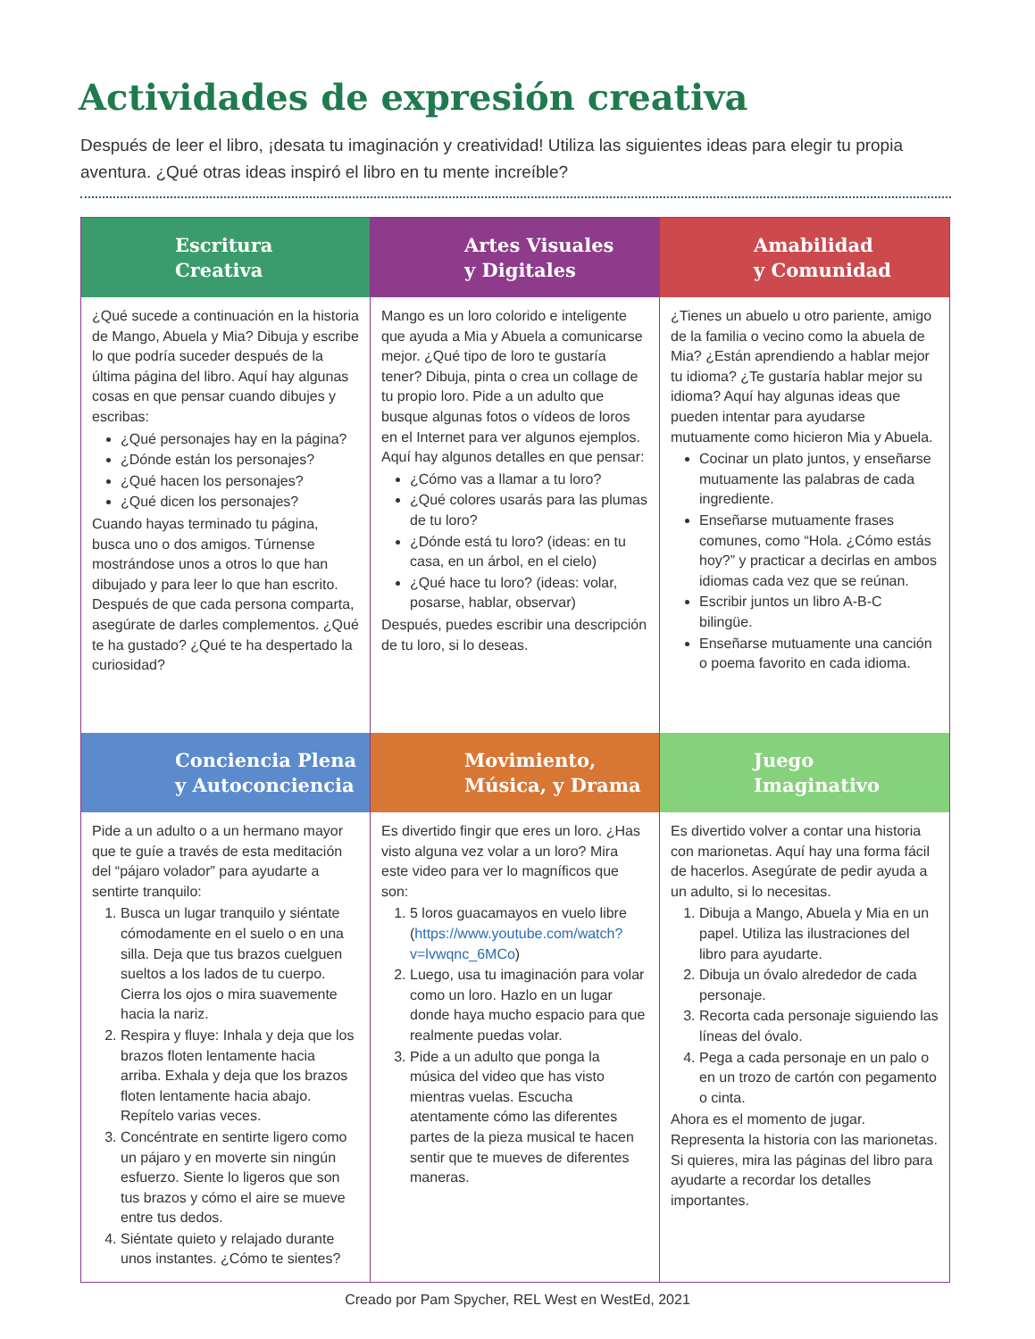Actividades de expresión creativa
Después de leer el libro, ¡desata tu imaginación y creatividad! Utiliza las siguientes ideas para elegir tu propia aventura. ¿Qué otras ideas inspiró el libro en tu mente increíble?
Escritura
Creativa
¿Qué sucede a continuación en la historia de Mango, Abuela y Mia? Dibuja y escribe lo que podría suceder después de la última página del libro. Aquí hay algunas cosas en que pensar cuando dibujes y escribas:
¿Qué personajes hay en la página?
¿Dónde están los personajes?
¿Qué hacen los personajes?
¿Qué dicen los personajes?
Cuando hayas terminado tu página, busca uno o dos amigos. Túrnense mostrándose unos a otros lo que han dibujado y para leer lo que han escrito. Después de que cada persona comparta, asegúrate de darles complementos. ¿Qué te ha gustado? ¿Qué te ha despertado la curiosidad?
Artes Visuales
y Digitales
Mango es un loro colorido e inteligente que ayuda a Mia y Abuela a comunicarse mejor. ¿Qué tipo de loro te gustaría tener? Dibuja, pinta o crea un collage de tu propio loro. Pide a un adulto que busque algunas fotos o vídeos de loros en el Internet para ver algunos ejemplos. Aquí hay algunos detalles en que pensar:
¿Cómo vas a llamar a tu loro?
¿Qué colores usarás para las plumas de tu loro?
¿Dónde está tu loro? (ideas: en tu casa, en un árbol, en el cielo)
¿Qué hace tu loro? (ideas: volar, posarse, hablar, observar)
Después, puedes escribir una descripción de tu loro, si lo deseas.
Amabilidad
y Comunidad
¿Tienes un abuelo u otro pariente, amigo de la familia o vecino como la abuela de Mia? ¿Están aprendiendo a hablar mejor tu idioma? ¿Te gustaría hablar mejor su idioma? Aquí hay algunas ideas que pueden intentar para ayudarse mutuamente como hicieron Mia y Abuela.
Cocinar un plato juntos, y enseñarse mutuamente las palabras de cada ingrediente.
Enseñarse mutuamente frases comunes, como “Hola. ¿Cómo estás hoy?” y practicar a decirlas en ambos idiomas cada vez que se reúnan.
Escribir juntos un libro A-B-C bilingüe.
Enseñarse mutuamente una canción o poema favorito en cada idioma.
Conciencia Plena
y Autoconciencia
Pide a un adulto o a un hermano mayor que te guíe a través de esta meditación del “pájaro volador” para ayudarte a sentirte tranquilo:
1. Busca un lugar tranquilo y siéntate cómodamente en el suelo o en una silla. Deja que tus brazos cuelguen sueltos a los lados de tu cuerpo. Cierra los ojos o mira suavemente hacia la nariz.
2. Respira y fluye: Inhala y deja que los brazos floten lentamente hacia arriba. Exhala y deja que los brazos floten lentamente hacia abajo. Repítelo varias veces.
3. Concéntrate en sentirte ligero como un pájaro y en moverte sin ningún esfuerzo. Siente lo ligeros que son tus brazos y cómo el aire se mueve entre tus dedos.
4. Siéntate quieto y relajado durante unos instantes. ¿Cómo te sientes?
Movimiento,
Música, y Drama
Es divertido fingir que eres un loro. ¿Has visto alguna vez volar a un loro? Mira este video para ver lo magníficos que son:
1. 5 loros guacamayos en vuelo libre (https://www.youtube.com/watch?v=lvwqnc_6MCo)
2. Luego, usa tu imaginación para volar como un loro. Hazlo en un lugar donde haya mucho espacio para que realmente puedas volar.
3. Pide a un adulto que ponga la música del video que has visto mientras vuelas. Escucha atentamente cómo las diferentes partes de la pieza musical te hacen sentir que te mueves de diferentes maneras.
Juego
Imaginativo
Es divertido volver a contar una historia con marionetas. Aquí hay una forma fácil de hacerlos. Asegúrate de pedir ayuda a un adulto, si lo necesitas.
1. Dibuja a Mango, Abuela y Mia en un papel. Utiliza las ilustraciones del libro para ayudarte.
2. Dibuja un óvalo alrededor de cada personaje.
3. Recorta cada personaje siguiendo las líneas del óvalo.
4. Pega a cada personaje en un palo o en un trozo de cartón con pegamento o cinta.
Ahora es el momento de jugar. Representa la historia con las marionetas. Si quieres, mira las páginas del libro para ayudarte a recordar los detalles importantes.
Creado por Pam Spycher, REL West en WestEd, 2021